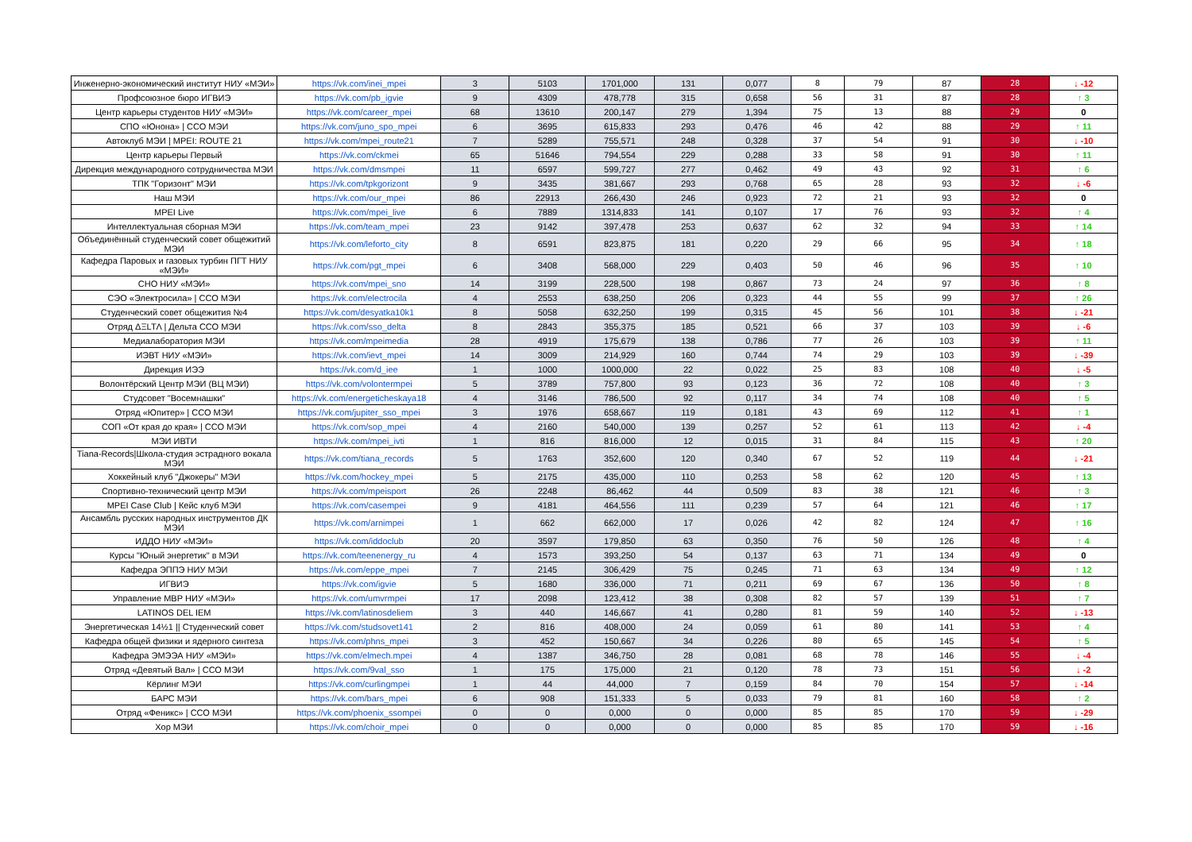| Инженерно-экономический институт НИУ «МЭИ» | https://vk.com/inei_mpei | 3 | 5103 | 1701,000 | 131 | 0,077 | 8 | 79 | 87 | 28 | ↓ -12 |
| Профсоюзное бюро ИГВИЭ | https://vk.com/pb_igvie | 9 | 4309 | 478,778 | 315 | 0,658 | 56 | 31 | 87 | 28 | ↑ 3 |
| Центр карьеры студентов НИУ «МЭИ» | https://vk.com/career_mpei | 68 | 13610 | 200,147 | 279 | 1,394 | 75 | 13 | 88 | 29 | 0 |
| СПО «Юнона» / ССО МЭИ | https://vk.com/juno_spo_mpei | 6 | 3695 | 615,833 | 293 | 0,476 | 46 | 42 | 88 | 29 | ↑ 11 |
| Автоклуб МЭИ / MPEI: ROUTE 21 | https://vk.com/mpei_route21 | 7 | 5289 | 755,571 | 248 | 0,328 | 37 | 54 | 91 | 30 | ↓ -10 |
| Центр карьеры Первый | https://vk.com/ckmei | 65 | 51646 | 794,554 | 229 | 0,288 | 33 | 58 | 91 | 30 | ↑ 11 |
| Дирекция международного сотрудничества МЭИ | https://vk.com/dmsmpei | 11 | 6597 | 599,727 | 277 | 0,462 | 49 | 43 | 92 | 31 | ↑ 6 |
| ТПК "Горизонт" МЭИ | https://vk.com/tpkgorizont | 9 | 3435 | 381,667 | 293 | 0,768 | 65 | 28 | 93 | 32 | ↓ -6 |
| Наш МЭИ | https://vk.com/our_mpei | 86 | 22913 | 266,430 | 246 | 0,923 | 72 | 21 | 93 | 32 | 0 |
| MPEI Live | https://vk.com/mpei_live | 6 | 7889 | 1314,833 | 141 | 0,107 | 17 | 76 | 93 | 32 | ↑ 4 |
| Интеллектуальная сборная МЭИ | https://vk.com/team_mpei | 23 | 9142 | 397,478 | 253 | 0,637 | 62 | 32 | 94 | 33 | ↑ 14 |
| Объединённый студенческий совет общежитий МЭИ | https://vk.com/leforto_city | 8 | 6591 | 823,875 | 181 | 0,220 | 29 | 66 | 95 | 34 | ↑ 18 |
| Кафедра Паровых и газовых турбин ПГТ НИУ «МЭИ» | https://vk.com/pgt_mpei | 6 | 3408 | 568,000 | 229 | 0,403 | 50 | 46 | 96 | 35 | ↑ 10 |
| СНО НИУ «МЭИ» | https://vk.com/mpei_sno | 14 | 3199 | 228,500 | 198 | 0,867 | 73 | 24 | 97 | 36 | ↑ 8 |
| СЭО «Электросила» / ССО МЭИ | https://vk.com/electrocila | 4 | 2553 | 638,250 | 206 | 0,323 | 44 | 55 | 99 | 37 | ↑ 26 |
| Студенческий совет общежития №4 | https://vk.com/desyatka10k1 | 8 | 5058 | 632,250 | 199 | 0,315 | 45 | 56 | 101 | 38 | ↓ -21 |
| Отряд ΔΞLTΛ / Дельта ССО МЭИ | https://vk.com/sso_delta | 8 | 2843 | 355,375 | 185 | 0,521 | 66 | 37 | 103 | 39 | ↓ -6 |
| Медиалаборатория МЭИ | https://vk.com/mpeimedia | 28 | 4919 | 175,679 | 138 | 0,786 | 77 | 26 | 103 | 39 | ↑ 11 |
| ИЭВТ НИУ «МЭИ» | https://vk.com/ievt_mpei | 14 | 3009 | 214,929 | 160 | 0,744 | 74 | 29 | 103 | 39 | ↓ -39 |
| Дирекция ИЭЭ | https://vk.com/d_iee | 1 | 1000 | 1000,000 | 22 | 0,022 | 25 | 83 | 108 | 40 | ↓ -5 |
| Волонтёрский Центр МЭИ (ВЦ МЭИ) | https://vk.com/volontermpei | 5 | 3789 | 757,800 | 93 | 0,123 | 36 | 72 | 108 | 40 | ↑ 3 |
| Студсовет "Восемнашки" | https://vk.com/energeticheskaya18 | 4 | 3146 | 786,500 | 92 | 0,117 | 34 | 74 | 108 | 40 | ↑ 5 |
| Отряд «Юпитер» / ССО МЭИ | https://vk.com/jupiter_sso_mpei | 3 | 1976 | 658,667 | 119 | 0,181 | 43 | 69 | 112 | 41 | ↑ 1 |
| СОП «От края до края» / ССО МЭИ | https://vk.com/sop_mpei | 4 | 2160 | 540,000 | 139 | 0,257 | 52 | 61 | 113 | 42 | ↓ -4 |
| МЭИ ИВТИ | https://vk.com/mpei_ivti | 1 | 816 | 816,000 | 12 | 0,015 | 31 | 84 | 115 | 43 | ↑ 20 |
| Tiana-Records/Школа-студия эстрадного вокала МЭИ | https://vk.com/tiana_records | 5 | 1763 | 352,600 | 120 | 0,340 | 67 | 52 | 119 | 44 | ↓ -21 |
| Хоккейный клуб "Джокеры" МЭИ | https://vk.com/hockey_mpei | 5 | 2175 | 435,000 | 110 | 0,253 | 58 | 62 | 120 | 45 | ↑ 13 |
| Спортивно-технический центр МЭИ | https://vk.com/mpeisport | 26 | 2248 | 86,462 | 44 | 0,509 | 83 | 38 | 121 | 46 | ↑ 3 |
| MPEI Case Club / Кейс клуб МЭИ | https://vk.com/casempei | 9 | 4181 | 464,556 | 111 | 0,239 | 57 | 64 | 121 | 46 | ↑ 17 |
| Ансамбль русских народных инструментов ДК МЭИ | https://vk.com/arnimpei | 1 | 662 | 662,000 | 17 | 0,026 | 42 | 82 | 124 | 47 | ↑ 16 |
| ИДДО НИУ «МЭИ» | https://vk.com/iddoclub | 20 | 3597 | 179,850 | 63 | 0,350 | 76 | 50 | 126 | 48 | ↑ 4 |
| Курсы "Юный энергетик" в МЭИ | https://vk.com/teenenergy_ru | 4 | 1573 | 393,250 | 54 | 0,137 | 63 | 71 | 134 | 49 | 0 |
| Кафедра ЭППЭ НИУ МЭИ | https://vk.com/eppe_mpei | 7 | 2145 | 306,429 | 75 | 0,245 | 71 | 63 | 134 | 49 | ↑ 12 |
| ИГВИЭ | https://vk.com/igvie | 5 | 1680 | 336,000 | 71 | 0,211 | 69 | 67 | 136 | 50 | ↑ 8 |
| Управление МВР НИУ «МЭИ» | https://vk.com/umvrmpei | 17 | 2098 | 123,412 | 38 | 0,308 | 82 | 57 | 139 | 51 | ↑ 7 |
| LATINOS DEL IEM | https://vk.com/latinosdeliem | 3 | 440 | 146,667 | 41 | 0,280 | 81 | 59 | 140 | 52 | ↓ -13 |
| Энергетическая 14½1 // Студенческий совет | https://vk.com/studsovet141 | 2 | 816 | 408,000 | 24 | 0,059 | 61 | 80 | 141 | 53 | ↑ 4 |
| Кафедра общей физики и ядерного синтеза | https://vk.com/phns_mpei | 3 | 452 | 150,667 | 34 | 0,226 | 80 | 65 | 145 | 54 | ↑ 5 |
| Кафедра ЭМЭЭА НИУ «МЭИ» | https://vk.com/elmech.mpei | 4 | 1387 | 346,750 | 28 | 0,081 | 68 | 78 | 146 | 55 | ↓ -4 |
| Отряд «Девятый Вал» / ССО МЭИ | https://vk.com/9val_sso | 1 | 175 | 175,000 | 21 | 0,120 | 78 | 73 | 151 | 56 | ↓ -2 |
| Кёрлинг МЭИ | https://vk.com/curlingmpei | 1 | 44 | 44,000 | 7 | 0,159 | 84 | 70 | 154 | 57 | ↓ -14 |
| БАРС МЭИ | https://vk.com/bars_mpei | 6 | 908 | 151,333 | 5 | 0,033 | 79 | 81 | 160 | 58 | ↑ 2 |
| Отряд «Феникс» / ССО МЭИ | https://vk.com/phoenix_ssompei | 0 | 0 | 0,000 | 0 | 0,000 | 85 | 85 | 170 | 59 | ↓ -29 |
| Хор МЭИ | https://vk.com/choir_mpei | 0 | 0 | 0,000 | 0 | 0,000 | 85 | 85 | 170 | 59 | ↓ -16 |